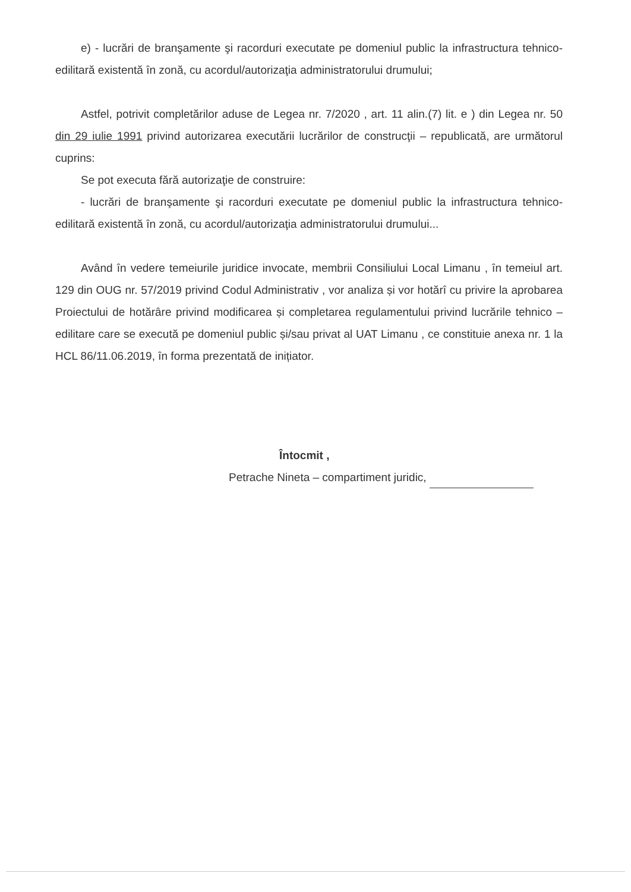e) - lucrări de branşamente şi racorduri executate pe domeniul public la infrastructura tehnico-edilitară existentă în zonă, cu acordul/autorizaţia administratorului drumului;
Astfel, potrivit completărilor aduse de Legea nr. 7/2020 , art. 11 alin.(7) lit. e ) din Legea nr. 50 din 29 iulie 1991 privind autorizarea executării lucrărilor de construcţii – republicată, are următorul cuprins:
Se pot executa fără autorizaţie de construire:
- lucrări de branşamente şi racorduri executate pe domeniul public la infrastructura tehnico-edilitară existentă în zonă, cu acordul/autorizaţia administratorului drumului...
Având în vedere temeiurile juridice invocate, membrii Consiliului Local Limanu , în temeiul art. 129 din OUG nr. 57/2019 privind Codul Administrativ , vor analiza și vor hotărî cu privire la aprobarea Proiectului de hotărâre privind modificarea și completarea regulamentului privind lucrările tehnico – edilitare care se execută pe domeniul public și/sau privat al UAT Limanu , ce constituie anexa nr. 1 la HCL 86/11.06.2019, în forma prezentată de inițiator.
Întocmit ,
Petrache Nineta – compartiment juridic,